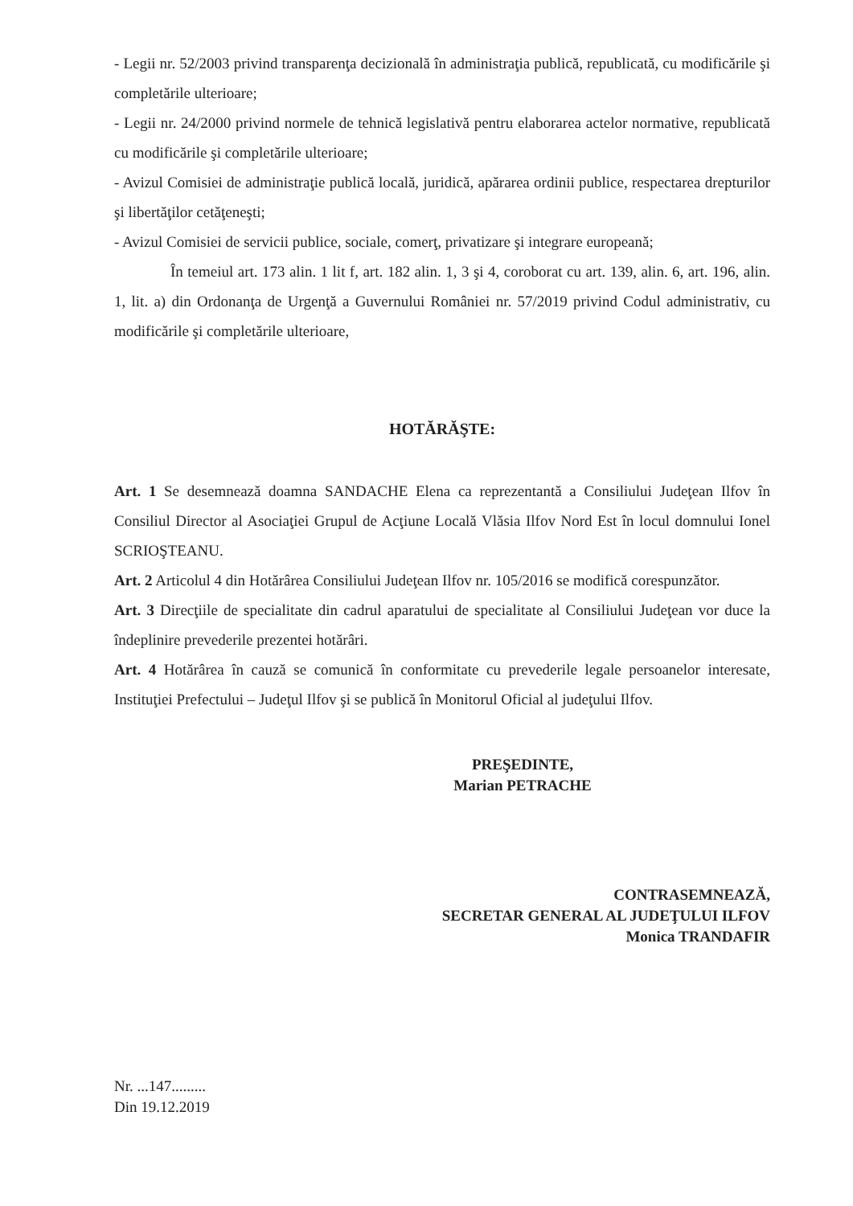- Legii nr. 52/2003 privind transparenţa decizională în administraţia publică, republicată, cu modificările şi completările ulterioare;
- Legii nr. 24/2000 privind normele de tehnică legislativă pentru elaborarea actelor normative, republicată cu modificările şi completările ulterioare;
- Avizul Comisiei de administraţie publică locală, juridică, apărarea ordinii publice, respectarea drepturilor şi libertăţilor cetăţeneşti;
- Avizul Comisiei de servicii publice, sociale, comerţ, privatizare şi integrare europeană;
În temeiul art. 173 alin. 1 lit f, art. 182 alin. 1, 3 şi 4, coroborat cu art. 139, alin. 6, art. 196, alin. 1, lit. a) din Ordonanţa de Urgenţă a Guvernului României nr. 57/2019 privind Codul administrativ, cu modificările şi completările ulterioare,
HOTĂRĂŞTE:
Art. 1 Se desemnează doamna SANDACHE Elena ca reprezentantă a Consiliului Judeţean Ilfov în Consiliul Director al Asociaţiei Grupul de Acţiune Locală Vlăsia Ilfov Nord Est în locul domnului Ionel SCRIOŞTEANU.
Art. 2 Articolul 4 din Hotărârea Consiliului Judeţean Ilfov nr. 105/2016 se modifică corespunzător.
Art. 3 Direcţiile de specialitate din cadrul aparatului de specialitate al Consiliului Judeţean vor duce la îndeplinire prevederile prezentei hotărâri.
Art. 4 Hotărârea în cauză se comunică în conformitate cu prevederile legale persoanelor interesate, Instituţiei Prefectului – Judeţul Ilfov şi se publică în Monitorul Oficial al judeţului Ilfov.
PREŞEDINTE,
Marian PETRACHE
CONTRASEMNEAZĂ,
SECRETAR GENERAL AL JUDEŢULUI ILFOV
Monica TRANDAFIR
Nr. ...147.........
Din 19.12.2019